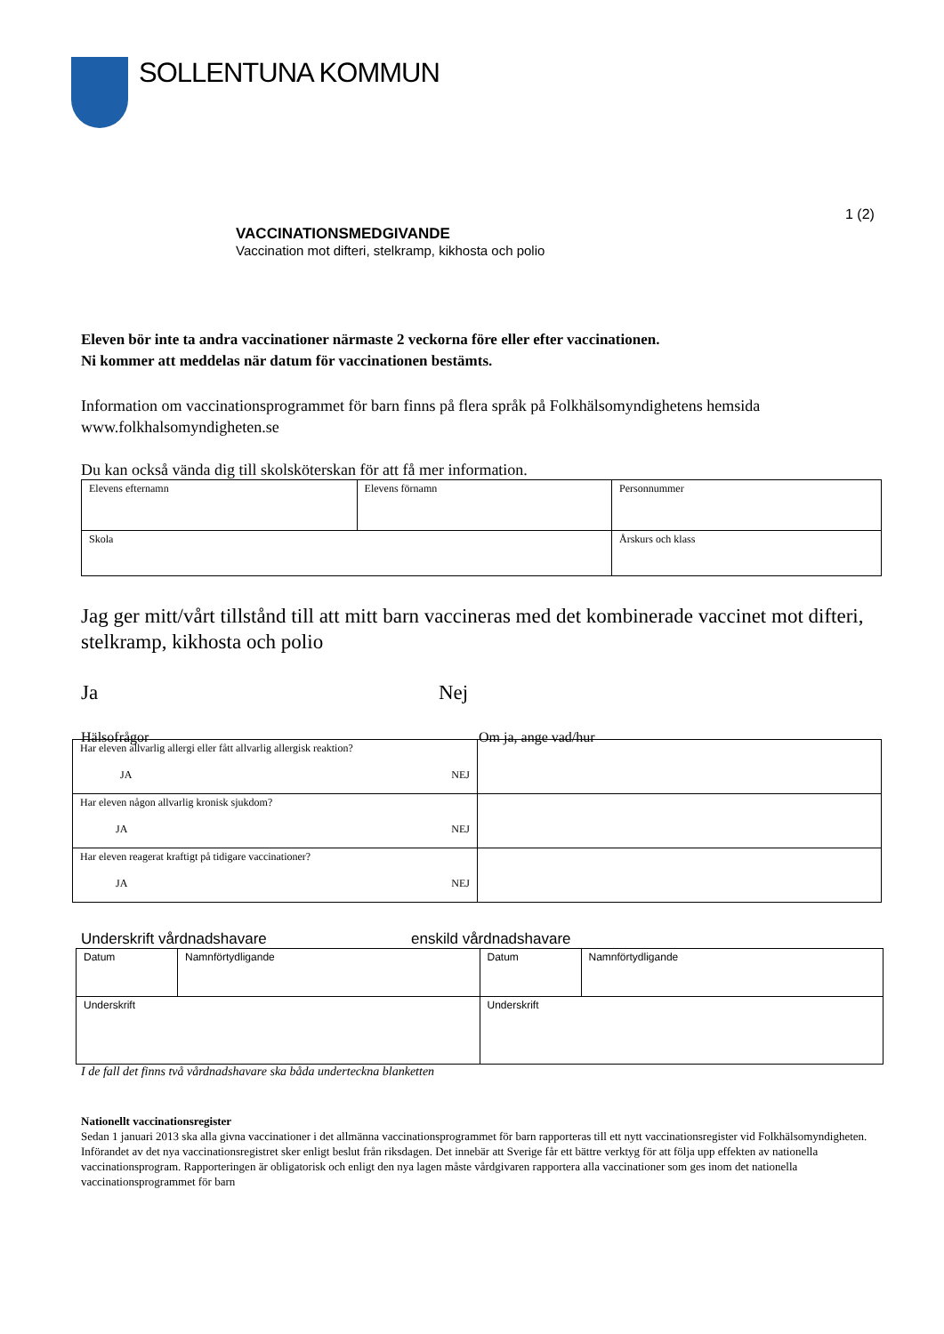SOLLENTUNA KOMMUN
1 (2)
VACCINATIONSMEDGIVANDE
Vaccination mot difteri, stelkramp, kikhosta och polio
Eleven bör inte ta andra vaccinationer närmaste 2 veckorna före eller efter vaccinationen.
Ni kommer att meddelas när datum för vaccinationen bestämts.
Information om vaccinationsprogrammet för barn finns på flera språk på Folkhälsomyndighetens hemsida www.folkhalsomyndigheten.se
Du kan också vända dig till skolsköterskan för att få mer information.
| Elevens efternamn | Elevens förnamn | Personnummer |
| Skola | | Årskurs och klass |
Jag ger mitt/vårt tillstånd till att mitt barn vaccineras med det kombinerade vaccinet mot difteri, stelkramp, kikhosta och polio
Ja Nej
Hälsofrågor Om ja, ange vad/hur
| Har eleven allvarlig allergi eller fått allvarlig allergisk reaktion? JA NEJ | |
| Har eleven någon allvarlig kronisk sjukdom? JA NEJ | |
| Har eleven reagerat kraftigt på tidigare vaccinationer? JA NEJ | |
Underskrift vårdnadshavare enskild vårdnadshavare
| Datum | Namnförtydligande | Datum | Namnförtydligande |
| Underskrift | | Underskrift | |
I de fall det finns två vårdnadshavare ska båda underteckna blanketten
Nationellt vaccinationsregister
Sedan 1 januari 2013 ska alla givna vaccinationer i det allmänna vaccinationsprogrammet för barn rapporteras till ett nytt vaccinationsregister vid Folkhälsomyndigheten. Införandet av det nya vaccinationsregistret sker enligt beslut från riksdagen. Det innebär att Sverige får ett bättre verktyg för att följa upp effekten av nationella vaccinationsprogram. Rapporteringen är obligatorisk och enligt den nya lagen måste vårdgivaren rapportera alla vaccinationer som ges inom det nationella vaccinationsprogrammet för barn